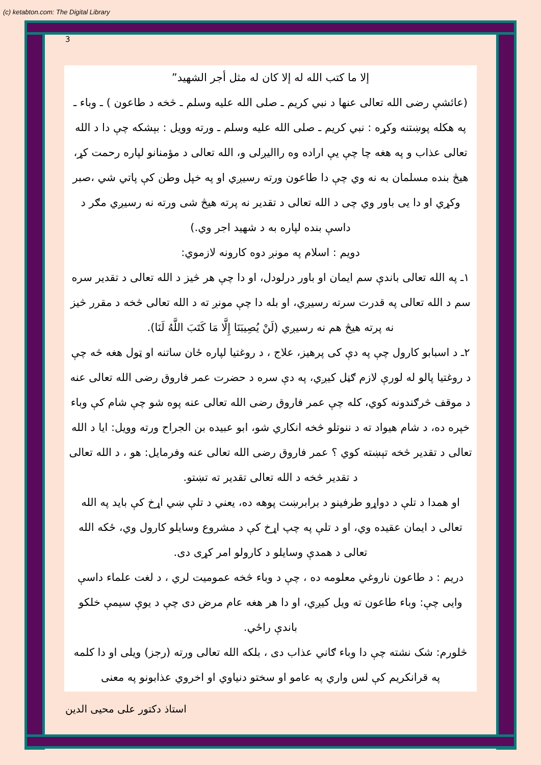(c) ketabton.com: The Digital Library
3
إلا ما كتب الله له إلا كان له مثل أجر الشهيد”
(عائشې رضی الله تعالی عنها د نبي كريم ـ صلى الله عليه وسلم ـ څخه د طاعون ) ـ وباء ـ په هکله پوښتنه وکړه : نبي كريم ـ صلى الله عليه وسلم ـ ورته وويل : بېشکه چې دا د الله تعالی عذاب و په هغه چا چې یې اراده وه راالیږلی و، الله تعالی د مؤمنانو لپاره رحمت کړ، هیڅ بنده مسلمان به نه وي چې دا طاعون ورته رسیږي او په خپل وطن کې پاتي شي ،صبر وکړي او دا یی باور وي چی د الله تعالی د تقدیر نه پرته هیڅ شی ورته نه رسیږي مګر د داسې بنده لپاره به د شهید اجر وي.)
دويم : اسلام په مونږ دوه کارونه لازموي:
۱ـ په الله تعالی باندې سم ايمان او باور درلودل، او دا چې هر څیز د الله تعالی د تقدير سره سم د الله تعالی په قدرت سرته رسيږي، او بله دا چې مونږ ته د الله تعالی څخه د مقرر څيز نه پرته هيڅ هم نه رسيږي (لَنْ يُصِيبَنَا إِلَّا مَا كَتَبَ اللَّهُ لَنَا).
۲ـ د اسبابو کارول چې په دې کی پرهیز، علاج ، د روغتیا لپاره ځان ساتنه او ټول هغه څه چې د روغتيا پالو له لورې لازم ګڼل کيږي، په دې سره د حضرت عمر فاروق رضی الله تعالی عنه د موقف څرګندونه کوي، کله چې عمر فاروق رضی الله تعالی عنه پوه شو چې شام کې وباء خپره ده، د شام هیواد ته د ننوتلو څخه انکاري شو، ابو عبيده بن الجراح ورته وويل: ايا د الله تعالی د تقدير څخه تېښته کوي ؟ عمر فاروق رضی الله تعالی عنه وفرمايل: هو ، د الله تعالی د تقدير څخه د الله تعالی تقدير ته تښتو.
او همدا د تلې د دواړو طرفينو د برابرښت پوهه ده، یعني د تلې ښي اړخ کې باید په الله تعالی د ايمان عقيده وي، او د تلې په چپ اړخ کې د مشروع وسايلو کارول وي، ځکه الله تعالی د همدې وسايلو د کارولو امر کړی دی.
دريم : د طاعون ناروغي معلومه ده ، چې د وباء څخه عموميت لري ، د لغت علماء داسې وايی چې: وباء طاعون ته ويل کيږي، او دا هر هغه عام مرض دی چې د يوې سيمې خلکو باندې راځي.
څلورم: شک نشته چې دا وباء ګاني عذاب دی ، بلکه الله تعالی ورته (رجز) ويلی او دا کلمه په قرانکريم کې لس واري په عامو او سختو دنياوي او اخروي عذابونو په معنی
استاذ دکتور علی محيی الدين